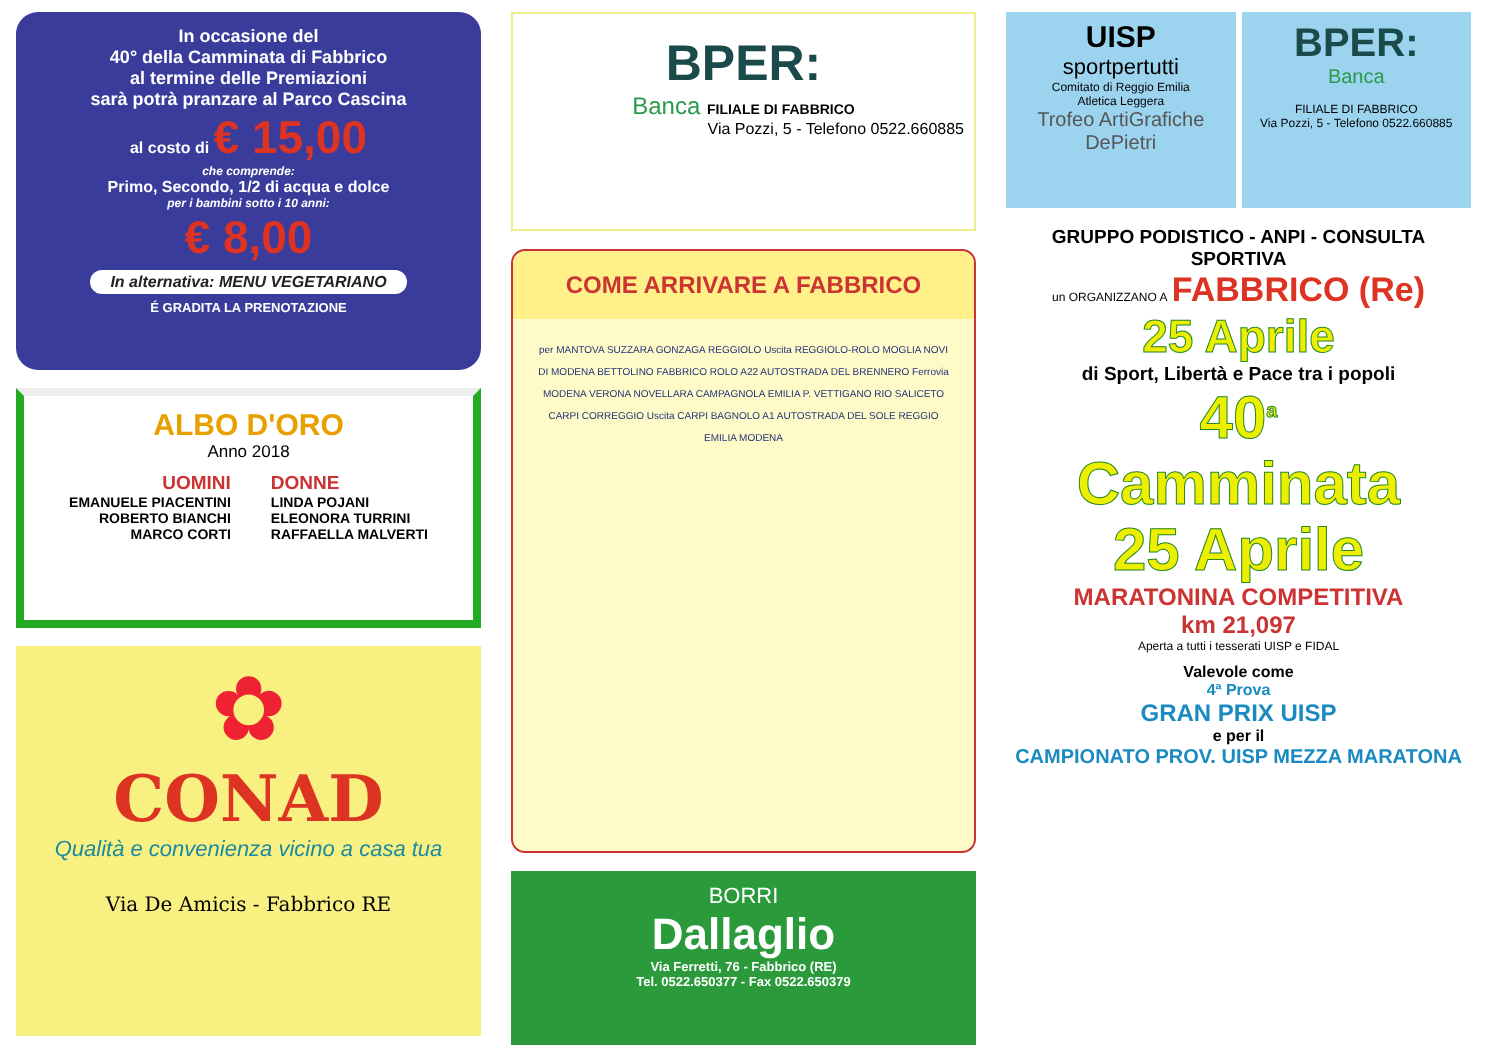In occasione del
40° della Camminata di Fabbrico
al termine delle Premiazioni
sarà potrà pranzare al Parco Cascina
al costo di € 15,00
che comprende:
Primo, Secondo, 1/2 di acqua e dolce
per i bambini sotto i 10 anni:
€ 8,00
In alternativa: MENU VEGETARIANO
É GRADITA LA PRENOTAZIONE
ALBO D'ORO
Anno 2018
UOMINI
EMANUELE PIACENTINI
ROBERTO BIANCHI
MARCO CORTI
DONNE
LINDA POJANI
ELEONORA TURRINI
RAFFAELLA MALVERTI
✿
CONAD
Qualità e convenienza vicino a casa tua
Via De Amicis - Fabbrico RE
BPER:
Banca FILIALE DI FABBRICO
Via Pozzi, 5 - Telefono 0522.660885
COME ARRIVARE A FABBRICO
per MANTOVA SUZZARA GONZAGA REGGIOLO Uscita REGGIOLO-ROLO MOGLIA NOVI DI MODENA BETTOLINO FABBRICO ROLO A22 AUTOSTRADA DEL BRENNERO Ferrovia MODENA VERONA NOVELLARA CAMPAGNOLA EMILIA P. VETTIGANO RIO SALICETO CARPI CORREGGIO Uscita CARPI BAGNOLO A1 AUTOSTRADA DEL SOLE REGGIO EMILIA MODENA
BORRI
Dallaglio
Via Ferretti, 76 - Fabbrico (RE)
Tel. 0522.650377 - Fax 0522.650379
UISP
sportpertutti
Comitato di Reggio Emilia
Atletica Leggera
Trofeo ArtiGrafiche DePietri
BPER:
Banca
FILIALE DI FABBRICO
Via Pozzi, 5 - Telefono 0522.660885
GRUPPO PODISTICO - ANPI - CONSULTA SPORTIVA
un ORGANIZZANO A FABBRICO (Re)
25 Aprile
di Sport, Libertà e Pace tra i popoli
40<sup>a</sup>
Camminata
25 Aprile
MARATONINA COMPETITIVA
km 21,097
Aperta a tutti i tesserati UISP e FIDAL
Valevole come
4ª Prova
GRAN PRIX UISP
e per il
CAMPIONATO PROV. UISP MEZZA MARATONA